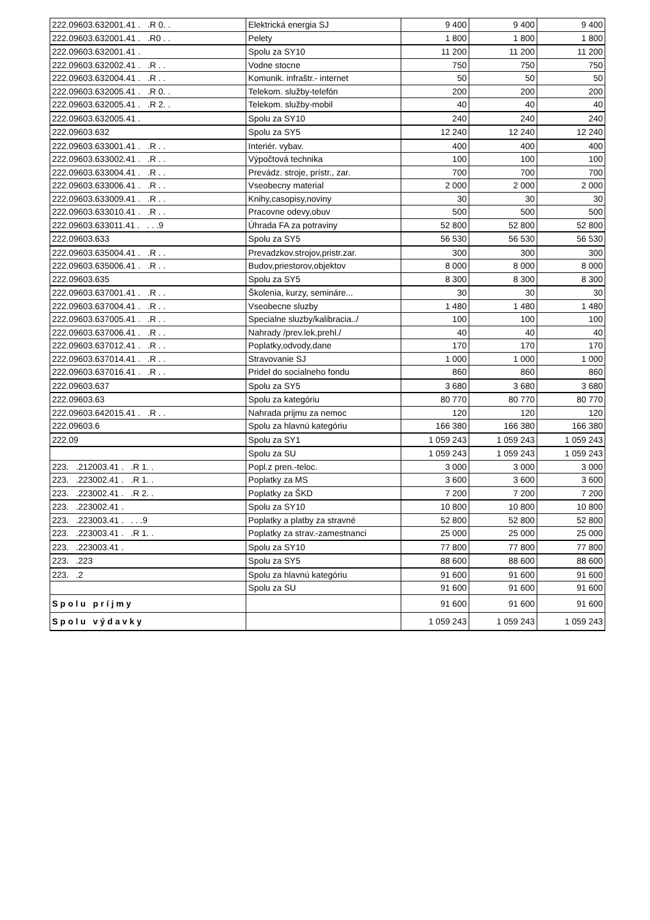| 222.09603.632001.41 . .R 0. . | Elektrická energia SJ | 9 400 | 9 400 | 9 400 |
| 222.09603.632001.41 . .R0 . . | Pelety | 1 800 | 1 800 | 1 800 |
| 222.09603.632001.41 . | Spolu za SY10 | 11 200 | 11 200 | 11 200 |
| 222.09603.632002.41 . .R . . | Vodne stocne | 750 | 750 | 750 |
| 222.09603.632004.41 . .R . . | Komunik. infraštr.- internet | 50 | 50 | 50 |
| 222.09603.632005.41 . .R 0. . | Telekom. služby-telefón | 200 | 200 | 200 |
| 222.09603.632005.41 . .R 2. . | Telekom. služby-mobil | 40 | 40 | 40 |
| 222.09603.632005.41 . | Spolu za SY10 | 240 | 240 | 240 |
| 222.09603.632 | Spolu za SY5 | 12 240 | 12 240 | 12 240 |
| 222.09603.633001.41 . .R . . | Interiér. vybav. | 400 | 400 | 400 |
| 222.09603.633002.41 . .R . . | Výpočtová technika | 100 | 100 | 100 |
| 222.09603.633004.41 . .R . . | Prevádz. stroje, prístr., zar. | 700 | 700 | 700 |
| 222.09603.633006.41 . .R . . | Vseobecny material | 2 000 | 2 000 | 2 000 |
| 222.09603.633009.41 . .R . . | Knihy,casopisy,noviny | 30 | 30 | 30 |
| 222.09603.633010.41 . .R . . | Pracovne odevy,obuv | 500 | 500 | 500 |
| 222.09603.633011.41 . . . .9 | Úhrada FA za potraviny | 52 800 | 52 800 | 52 800 |
| 222.09603.633 | Spolu za SY5 | 56 530 | 56 530 | 56 530 |
| 222.09603.635004.41 . .R . . | Prevadzkov.strojov,pristr.zar. | 300 | 300 | 300 |
| 222.09603.635006.41 . .R . . | Budov,priestorov,objektov | 8 000 | 8 000 | 8 000 |
| 222.09603.635 | Spolu za SY5 | 8 300 | 8 300 | 8 300 |
| 222.09603.637001.41 . .R . . | Školenia, kurzy, semináre... | 30 | 30 | 30 |
| 222.09603.637004.41 . .R . . | Vseobecne sluzby | 1 480 | 1 480 | 1 480 |
| 222.09603.637005.41 . .R . . | Specialne sluzby/kalibracia../ | 100 | 100 | 100 |
| 222.09603.637006.41 . .R . . | Nahrady /prev.lek.prehl./ | 40 | 40 | 40 |
| 222.09603.637012.41 . .R . . | Poplatky,odvody,dane | 170 | 170 | 170 |
| 222.09603.637014.41 . .R . . | Stravovanie SJ | 1 000 | 1 000 | 1 000 |
| 222.09603.637016.41 . .R . . | Pridel do socialneho fondu | 860 | 860 | 860 |
| 222.09603.637 | Spolu za SY5 | 3 680 | 3 680 | 3 680 |
| 222.09603.63 | Spolu za kategóriu | 80 770 | 80 770 | 80 770 |
| 222.09603.642015.41 . .R . . | Nahrada prijmu za nemoc | 120 | 120 | 120 |
| 222.09603.6 | Spolu za hlavnú kategóriu | 166 380 | 166 380 | 166 380 |
| 222.09 | Spolu za SY1 | 1 059 243 | 1 059 243 | 1 059 243 |
| | Spolu za SU | 1 059 243 | 1 059 243 | 1 059 243 |
| 223. .212003.41 . .R 1. . | Popl.z pren.-teloc. | 3 000 | 3 000 | 3 000 |
| 223. .223002.41 . .R 1. . | Poplatky za MS | 3 600 | 3 600 | 3 600 |
| 223. .223002.41 . .R 2. . | Poplatky za ŠKD | 7 200 | 7 200 | 7 200 |
| 223. .223002.41 . | Spolu za SY10 | 10 800 | 10 800 | 10 800 |
| 223. .223003.41 . . . .9 | Poplatky a platby za stravné | 52 800 | 52 800 | 52 800 |
| 223. .223003.41 . .R 1. . | Poplatky za strav.-zamestnanci | 25 000 | 25 000 | 25 000 |
| 223. .223003.41 . | Spolu za SY10 | 77 800 | 77 800 | 77 800 |
| 223. .223 | Spolu za SY5 | 88 600 | 88 600 | 88 600 |
| 223. .2 | Spolu za hlavnú kategóriu | 91 600 | 91 600 | 91 600 |
| | Spolu za SU | 91 600 | 91 600 | 91 600 |
| Spolu príjmy | | 91 600 | 91 600 | 91 600 |
| Spolu výdavky | | 1 059 243 | 1 059 243 | 1 059 243 |